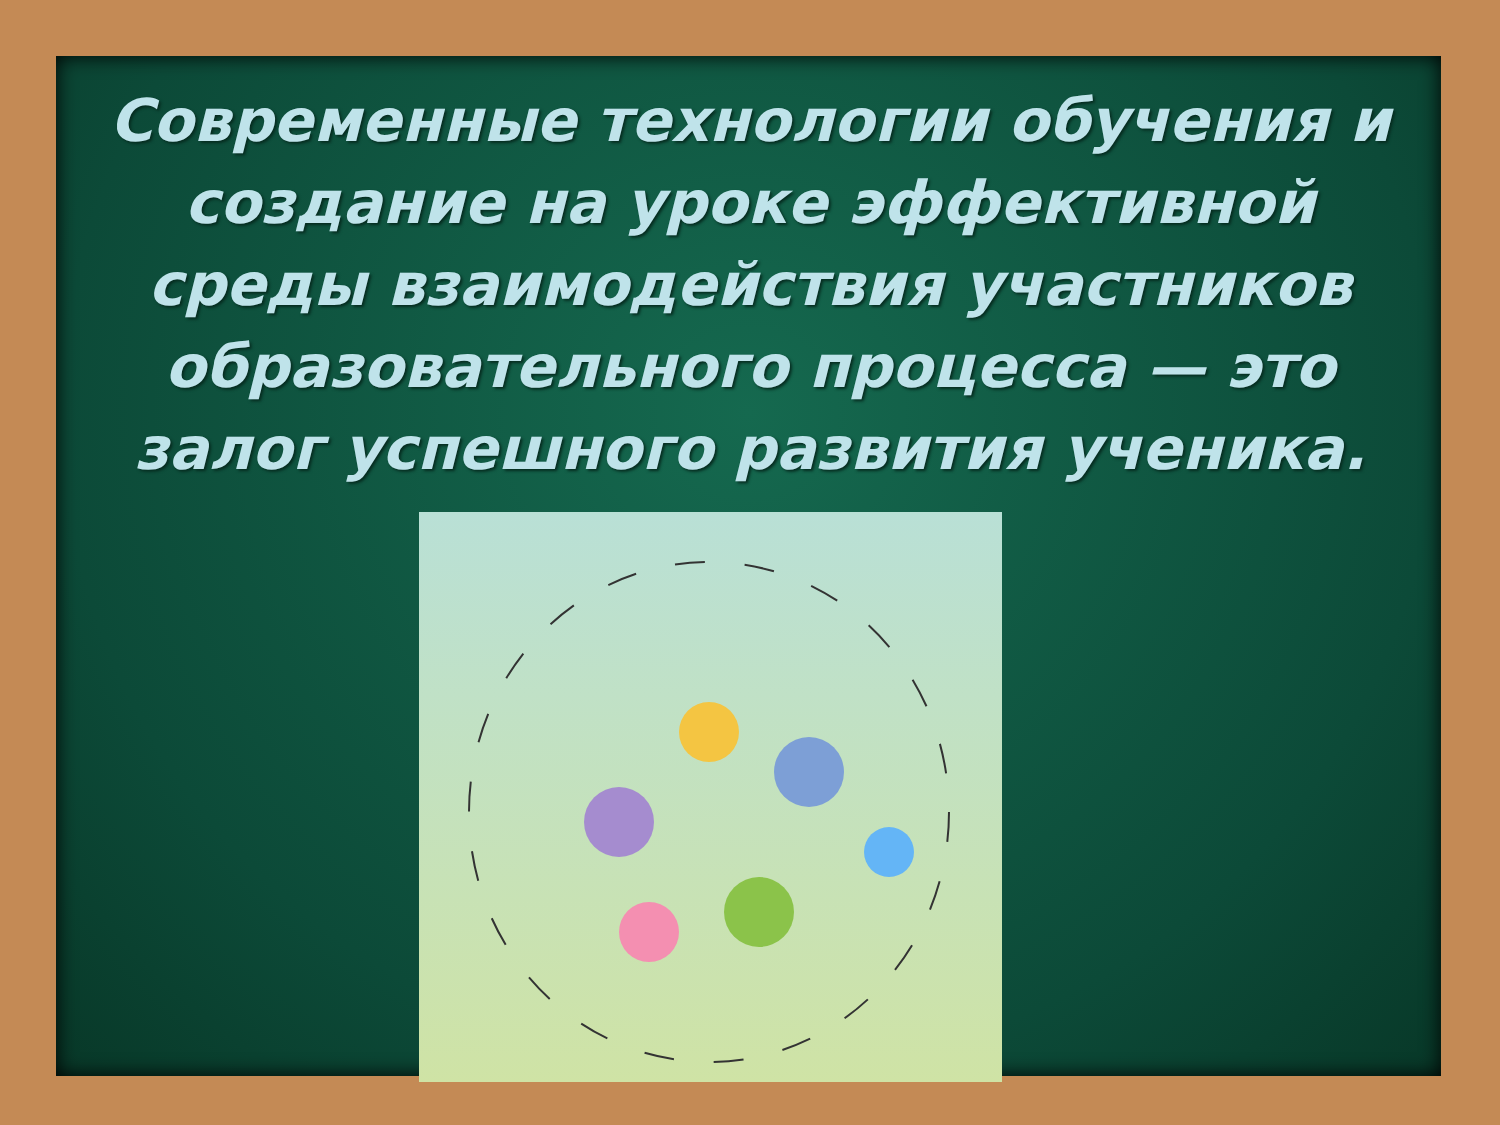Современные технологии обучения и создание на уроке эффективной среды взаимодействия участников образовательного процесса — это залог успешного развития ученика.